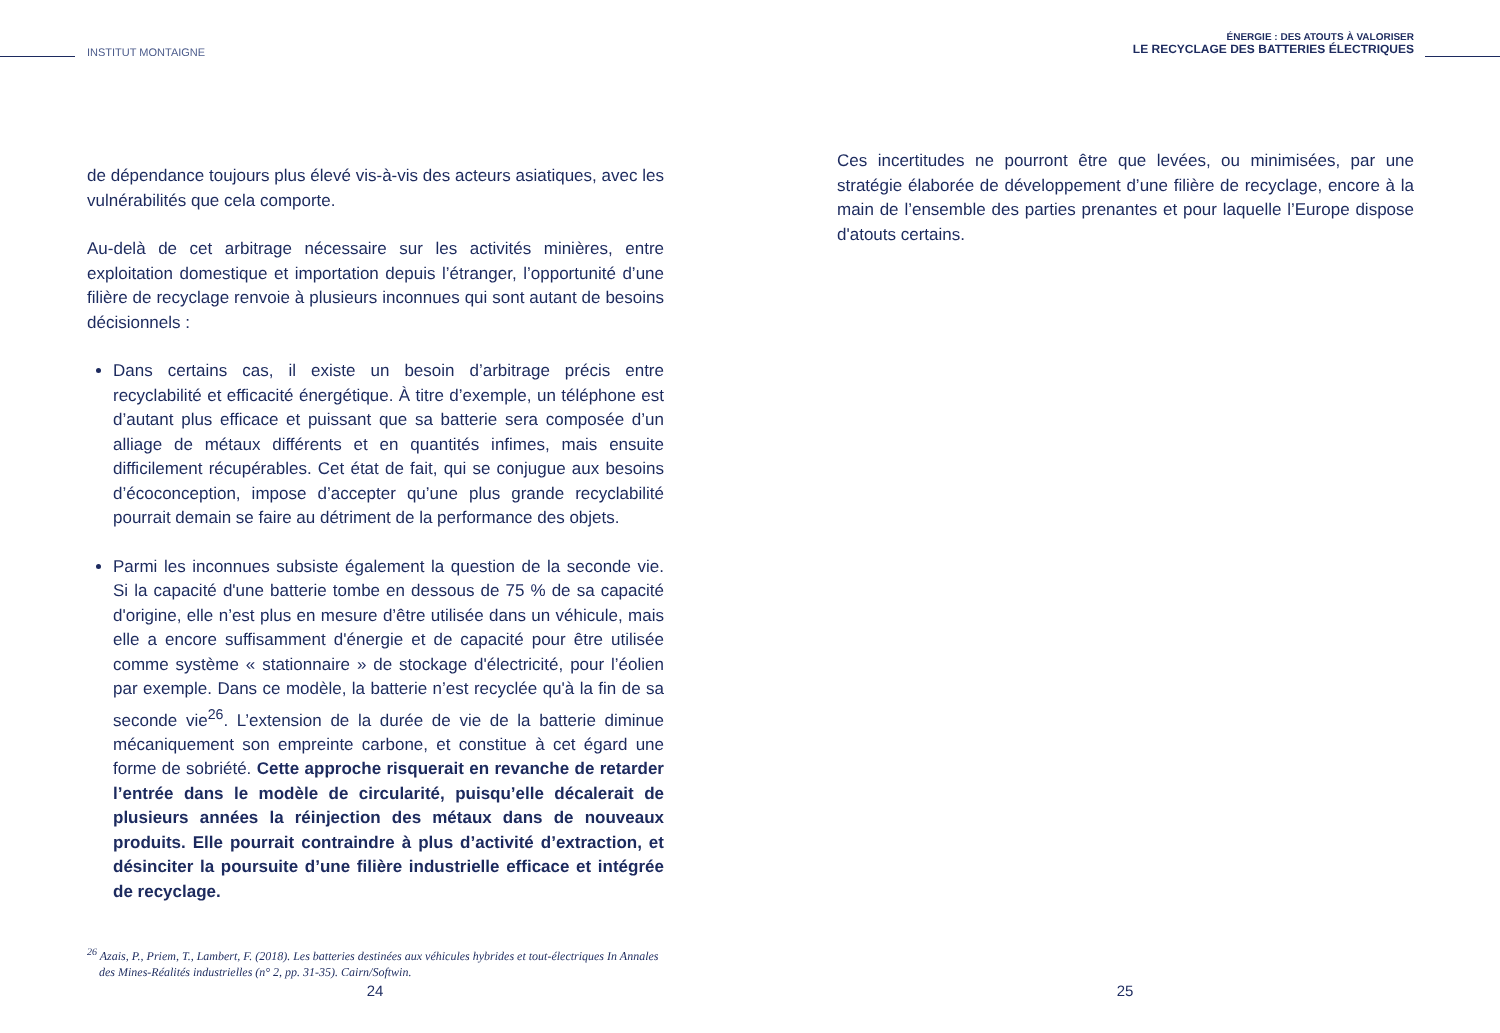INSTITUT MONTAIGNE
de dépendance toujours plus élevé vis-à-vis des acteurs asiatiques, avec les vulnérabilités que cela comporte.
Au-delà de cet arbitrage nécessaire sur les activités minières, entre exploitation domestique et importation depuis l’étranger, l’opportunité d’une filière de recyclage renvoie à plusieurs inconnues qui sont autant de besoins décisionnels :
Dans certains cas, il existe un besoin d’arbitrage précis entre recyclabilité et efficacité énergétique. À titre d’exemple, un téléphone est d’autant plus efficace et puissant que sa batterie sera composée d’un alliage de métaux différents et en quantités infimes, mais ensuite difficilement récupérables. Cet état de fait, qui se conjugue aux besoins d’écoconception, impose d’accepter qu’une plus grande recyclabilité pourrait demain se faire au détriment de la performance des objets.
Parmi les inconnues subsiste également la question de la seconde vie. Si la capacité d'une batterie tombe en dessous de 75 % de sa capacité d'origine, elle n’est plus en mesure d’être utilisée dans un véhicule, mais elle a encore suffisamment d'énergie et de capacité pour être utilisée comme système « stationnaire » de stockage d'électricité, pour l’éolien par exemple. Dans ce modèle, la batterie n’est recyclée qu'à la fin de sa seconde vie<sup>26</sup>. L’extension de la durée de vie de la batterie diminue mécaniquement son empreinte carbone, et constitue à cet égard une forme de sobriété. Cette approche risquerait en revanche de retarder l’entrée dans le modèle de circularité, puisqu’elle décalerait de plusieurs années la réinjection des métaux dans de nouveaux produits. Elle pourrait contraindre à plus d’activité d’extraction, et désinciter la poursuite d’une filière industrielle efficace et intégrée de recyclage.
<sup>26</sup> Azais, P., Priem, T., Lambert, F. (2018). Les batteries destinées aux véhicules hybrides et tout-électriques In Annales des Mines-Réalités industrielles (n° 2, pp. 31-35). Cairn/Softwin.
24
ÉNERGIE : DES ATOUTS À VALORISER
LE RECYCLAGE DES BATTERIES ÉLECTRIQUES
Ces incertitudes ne pourront être que levées, ou minimisées, par une stratégie élaborée de développement d’une filière de recyclage, encore à la main de l’ensemble des parties prenantes et pour laquelle l’Europe dispose d'atouts certains.
25